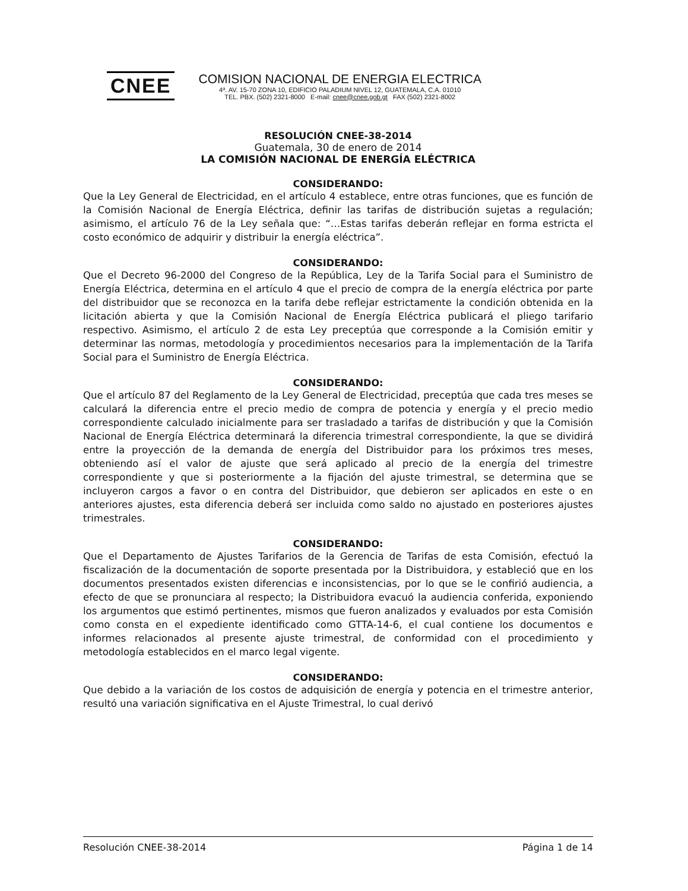CNEE
COMISION NACIONAL DE ENERGIA ELECTRICA
4ª. AV. 15-70 ZONA 10, EDIFICIO PALADIUM NIVEL 12, GUATEMALA, C.A. 01010
TEL. PBX. (502) 2321-8000 E-mail: cnee@cnee.gob.gt FAX (502) 2321-8002
RESOLUCIÓN CNEE-38-2014
Guatemala, 30 de enero de 2014
LA COMISIÓN NACIONAL DE ENERGÍA ELÉCTRICA
CONSIDERANDO:
Que la Ley General de Electricidad, en el artículo 4 establece, entre otras funciones, que es función de la Comisión Nacional de Energía Eléctrica, definir las tarifas de distribución sujetas a regulación; asimismo, el artículo 76 de la Ley señala que: “…Estas tarifas deberán reflejar en forma estricta el costo económico de adquirir y distribuir la energía eléctrica”.
CONSIDERANDO:
Que el Decreto 96-2000 del Congreso de la República, Ley de la Tarifa Social para el Suministro de Energía Eléctrica, determina en el artículo 4 que el precio de compra de la energía eléctrica por parte del distribuidor que se reconozca en la tarifa debe reflejar estrictamente la condición obtenida en la licitación abierta y que la Comisión Nacional de Energía Eléctrica publicará el pliego tarifario respectivo. Asimismo, el artículo 2 de esta Ley preceptúa que corresponde a la Comisión emitir y determinar las normas, metodología y procedimientos necesarios para la implementación de la Tarifa Social para el Suministro de Energía Eléctrica.
CONSIDERANDO:
Que el artículo 87 del Reglamento de la Ley General de Electricidad, preceptúa que cada tres meses se calculará la diferencia entre el precio medio de compra de potencia y energía y el precio medio correspondiente calculado inicialmente para ser trasladado a tarifas de distribución y que la Comisión Nacional de Energía Eléctrica determinará la diferencia trimestral correspondiente, la que se dividirá entre la proyección de la demanda de energía del Distribuidor para los próximos tres meses, obteniendo así el valor de ajuste que será aplicado al precio de la energía del trimestre correspondiente y que si posteriormente a la fijación del ajuste trimestral, se determina que se incluyeron cargos a favor o en contra del Distribuidor, que debieron ser aplicados en este o en anteriores ajustes, esta diferencia deberá ser incluida como saldo no ajustado en posteriores ajustes trimestrales.
CONSIDERANDO:
Que el Departamento de Ajustes Tarifarios de la Gerencia de Tarifas de esta Comisión, efectuó la fiscalización de la documentación de soporte presentada por la Distribuidora, y estableció que en los documentos presentados existen diferencias e inconsistencias, por lo que se le confirió audiencia, a efecto de que se pronunciara al respecto; la Distribuidora evacuó la audiencia conferida, exponiendo los argumentos que estimó pertinentes, mismos que fueron analizados y evaluados por esta Comisión como consta en el expediente identificado como GTTA-14-6, el cual contiene los documentos e informes relacionados al presente ajuste trimestral, de conformidad con el procedimiento y metodología establecidos en el marco legal vigente.
CONSIDERANDO:
Que debido a la variación de los costos de adquisición de energía y potencia en el trimestre anterior, resultó una variación significativa en el Ajuste Trimestral, lo cual derivó
Resolución CNEE-38-2014 Página 1 de 14